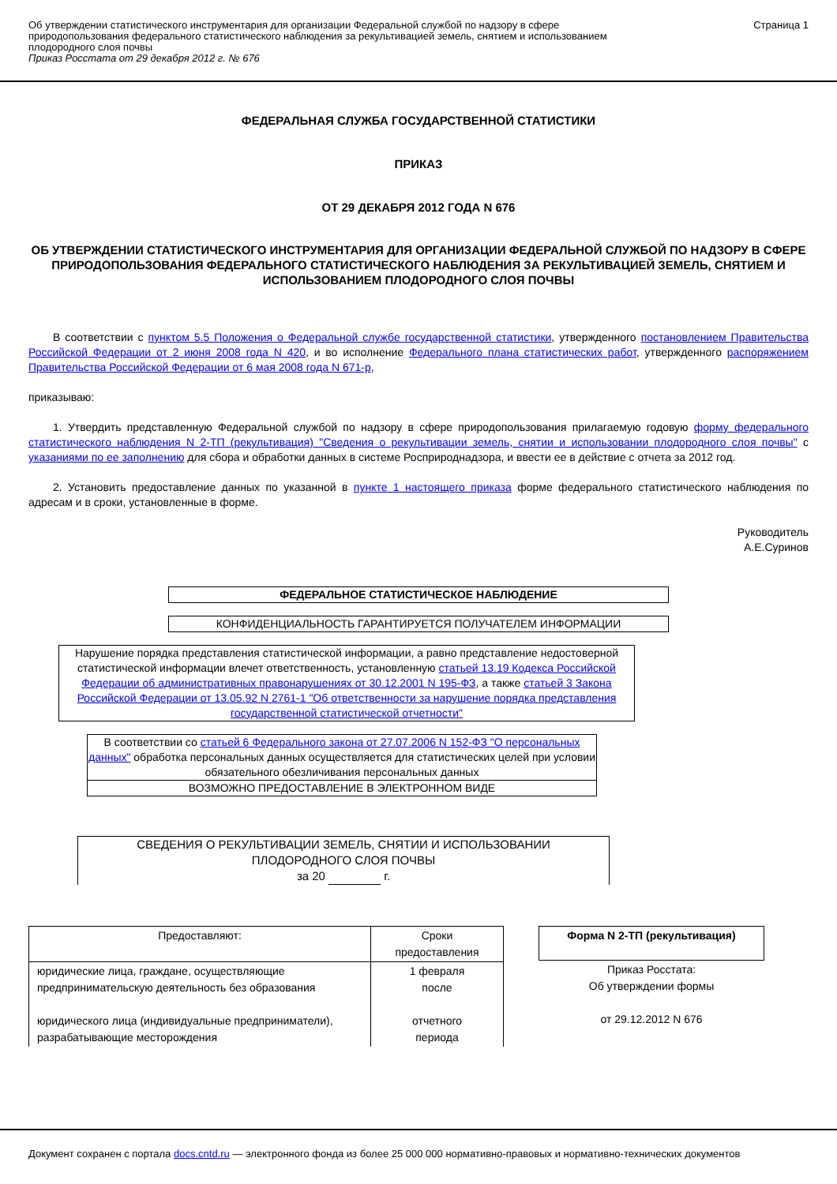Об утверждении статистического инструментария для организации Федеральной службой по надзору в сфере
природопользования федерального статистического наблюдения за рекультивацией земель, снятием и использованием
плодородного слоя почвы
Приказ Росстата от 29 декабря 2012 г. № 676
Страница 1
ФЕДЕРАЛЬНАЯ СЛУЖБА ГОСУДАРСТВЕННОЙ СТАТИСТИКИ
ПРИКАЗ
ОТ 29 ДЕКАБРЯ 2012 ГОДА N 676
ОБ УТВЕРЖДЕНИИ СТАТИСТИЧЕСКОГО ИНСТРУМЕНТАРИЯ ДЛЯ ОРГАНИЗАЦИИ ФЕДЕРАЛЬНОЙ СЛУЖБОЙ ПО НАДЗОРУ В СФЕРЕ ПРИРОДОПОЛЬЗОВАНИЯ ФЕДЕРАЛЬНОГО СТАТИСТИЧЕСКОГО НАБЛЮДЕНИЯ ЗА РЕКУЛЬТИВАЦИЕЙ ЗЕМЕЛЬ, СНЯТИЕМ И ИСПОЛЬЗОВАНИЕМ ПЛОДОРОДНОГО СЛОЯ ПОЧВЫ
В соответствии с пунктом 5.5 Положения о Федеральной службе государственной статистики, утвержденного постановлением Правительства Российской Федерации от 2 июня 2008 года N 420, и во исполнение Федерального плана статистических работ, утвержденного распоряжением Правительства Российской Федерации от 6 мая 2008 года N 671-р,
приказываю:
1. Утвердить представленную Федеральной службой по надзору в сфере природопользования прилагаемую годовую форму федерального статистического наблюдения N 2-ТП (рекультивация) "Сведения о рекультивации земель, снятии и использовании плодородного слоя почвы" с указаниями по ее заполнению для сбора и обработки данных в системе Росприроднадзора, и ввести ее в действие с отчета за 2012 год.
2. Установить предоставление данных по указанной в пункте 1 настоящего приказа форме федерального статистического наблюдения по адресам и в сроки, установленные в форме.
Руководитель
А.Е.Суринов
ФЕДЕРАЛЬНОЕ СТАТИСТИЧЕСКОЕ НАБЛЮДЕНИЕ
КОНФИДЕНЦИАЛЬНОСТЬ ГАРАНТИРУЕТСЯ ПОЛУЧАТЕЛЕМ ИНФОРМАЦИИ
Нарушение порядка представления статистической информации, а равно представление недостоверной статистической информации влечет ответственность, установленную статьей 13.19 Кодекса Российской Федерации об административных правонарушениях от 30.12.2001 N 195-ФЗ, а также статьей 3 Закона Российской Федерации от 13.05.92 N 2761-1 "Об ответственности за нарушение порядка представления государственной статистической отчетности"
В соответствии со статьей 6 Федерального закона от 27.07.2006 N 152-ФЗ "О персональных данных" обработка персональных данных осуществляется для статистических целей при условии обязательного обезличивания персональных данных
ВОЗМОЖНО ПРЕДОСТАВЛЕНИЕ В ЭЛЕКТРОННОМ ВИДЕ
СВЕДЕНИЯ О РЕКУЛЬТИВАЦИИ ЗЕМЕЛЬ, СНЯТИИ И ИСПОЛЬЗОВАНИИ
ПЛОДОРОДНОГО СЛОЯ ПОЧВЫ
за 20 г.
| Предоставляют: | Сроки предоставления |
| юридические лица, граждане, осуществляющие предпринимательскую деятельность без образования юридического лица (индивидуальные предприниматели), разрабатывающие месторождения | 1 февраля после отчетного периода |
| Форма N 2-ТП (рекультивация) |
| Приказ Росстата: Об утверждении формы от 29.12.2012 N 676 |
Документ сохранен с портала docs.cntd.ru — электронного фонда из более 25 000 000 нормативно-правовых и нормативно-технических документов